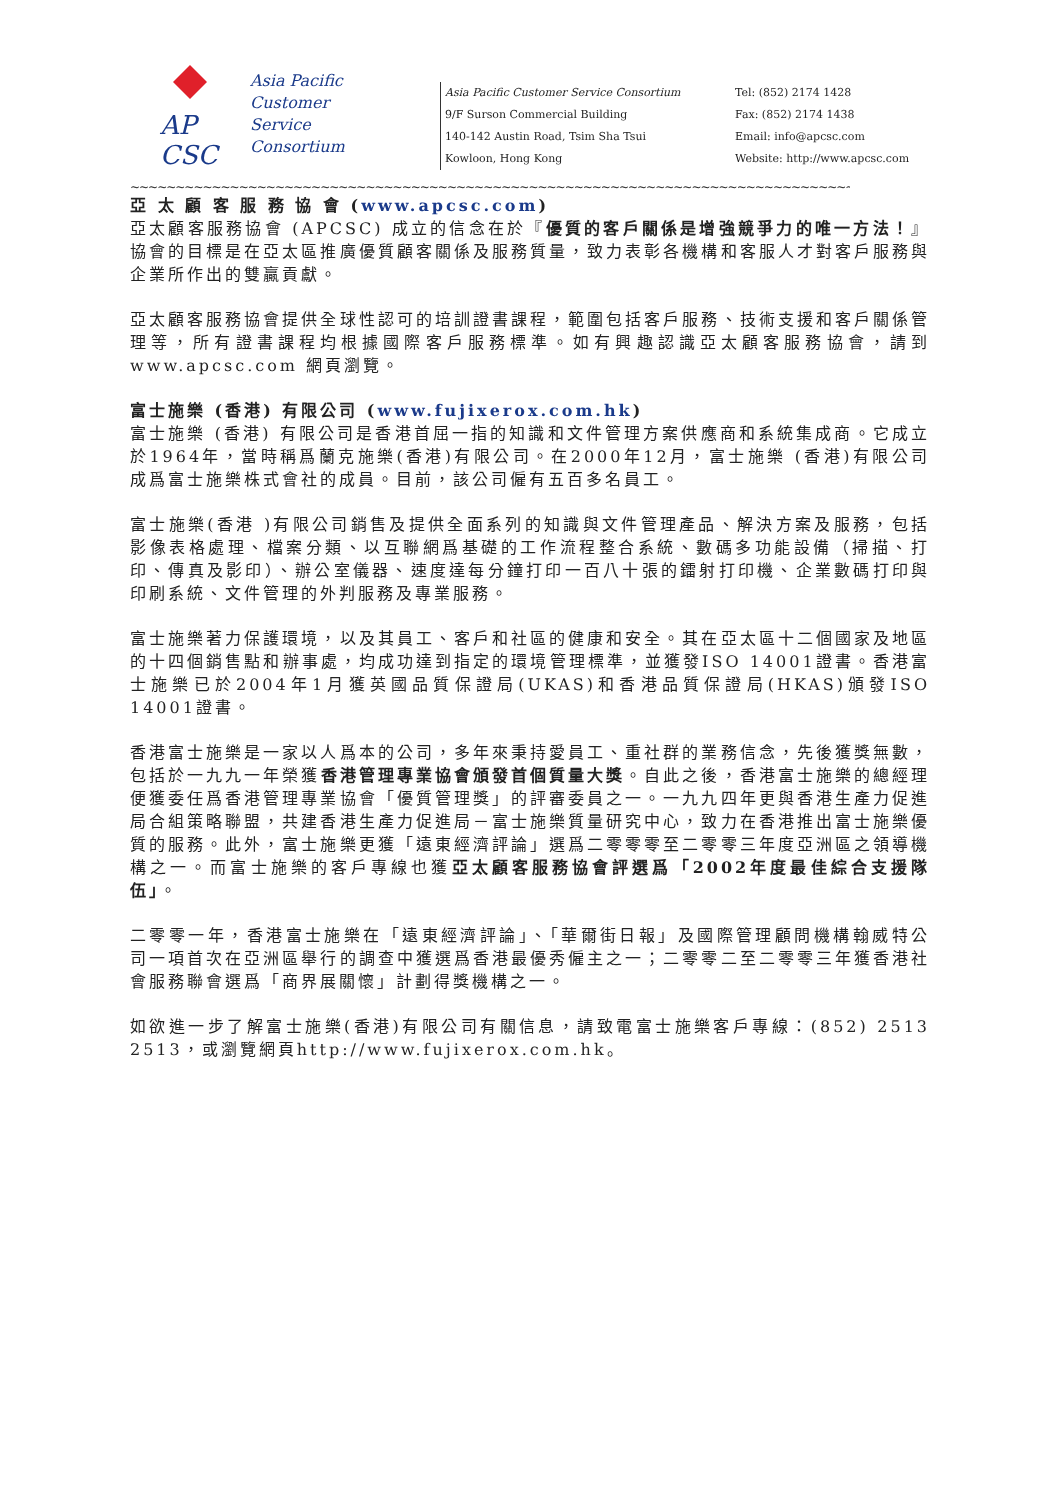AP
CSC
Asia Pacific
Customer
Service
Consortium
Asia Pacific Customer Service Consortium
9/F Surson Commercial Building
140-142 Austin Road, Tsim Sha Tsui
Kowloon, Hong Kong
Tel: (852) 2174 1428
Fax: (852) 2174 1438
Email: info@apcsc.com
Website: http://www.apcsc.com
~~~~~~~~~~~~~~~~~~~~~~~~~~~~~~~~~~~~~~~~~~~~~~~~~~~~~~~~~~~~~~~~~~~~~~~~~~~~~~~~~~~~~~~~~~~~~~~~~~~~~~~~~
亞 太 顧 客 服 務 協 會 (www.apcsc.com)
亞太顧客服務協會 (APCSC) 成立的信念在於『優質的客戶關係是增強競爭力的唯一方法！』協會的目標是在亞太區推廣優質顧客關係及服務質量，致力表彰各機構和客服人才對客戶服務與企業所作出的雙贏貢獻。
亞太顧客服務協會提供全球性認可的培訓證書課程，範圍包括客戶服務、技術支援和客戶關係管理等，所有證書課程均根據國際客戶服務標準。如有興趣認識亞太顧客服務協會，請到www.apcsc.com 網頁瀏覽。
富士施樂 (香港) 有限公司 (www.fujixerox.com.hk)
富士施樂 (香港) 有限公司是香港首屈一指的知識和文件管理方案供應商和系統集成商。它成立於1964年，當時稱爲蘭克施樂(香港)有限公司。在2000年12月，富士施樂 (香港)有限公司成爲富士施樂株式會社的成員。目前，該公司僱有五百多名員工。
富士施樂(香港 )有限公司銷售及提供全面系列的知識與文件管理產品、解決方案及服務，包括影像表格處理、檔案分類、以互聯網爲基礎的工作流程整合系統、數碼多功能設備（掃描、打印、傳真及影印）、辦公室儀器、速度達每分鐘打印一百八十張的鐳射打印機、企業數碼打印與印刷系統、文件管理的外判服務及專業服務。
富士施樂著力保護環境，以及其員工、客戶和社區的健康和安全。其在亞太區十二個國家及地區的十四個銷售點和辦事處，均成功達到指定的環境管理標準，並獲發ISO 14001證書。香港富士施樂已於2004年1月獲英國品質保證局(UKAS)和香港品質保證局(HKAS)頒發ISO 14001證書。
香港富士施樂是一家以人爲本的公司，多年來秉持愛員工、重社群的業務信念，先後獲獎無數，包括於一九九一年榮獲香港管理專業協會頒發首個質量大獎。自此之後，香港富士施樂的總經理便獲委任爲香港管理專業協會「優質管理獎」的評審委員之一。一九九四年更與香港生產力促進局合組策略聯盟，共建香港生產力促進局－富士施樂質量研究中心，致力在香港推出富士施樂優質的服務。此外，富士施樂更獲「遠東經濟評論」選爲二零零零至二零零三年度亞洲區之領導機構之一。而富士施樂的客戶專線也獲亞太顧客服務協會評選爲「2002年度最佳綜合支援隊伍」。
二零零一年，香港富士施樂在「遠東經濟評論」、「華爾街日報」及國際管理顧問機構翰威特公司一項首次在亞洲區舉行的調查中獲選爲香港最優秀僱主之一；二零零二至二零零三年獲香港社會服務聯會選爲「商界展關懷」計劃得獎機構之一。
如欲進一步了解富士施樂(香港)有限公司有關信息，請致電富士施樂客戶專線：(852) 2513 2513，或瀏覽網頁http://www.fujixerox.com.hk。